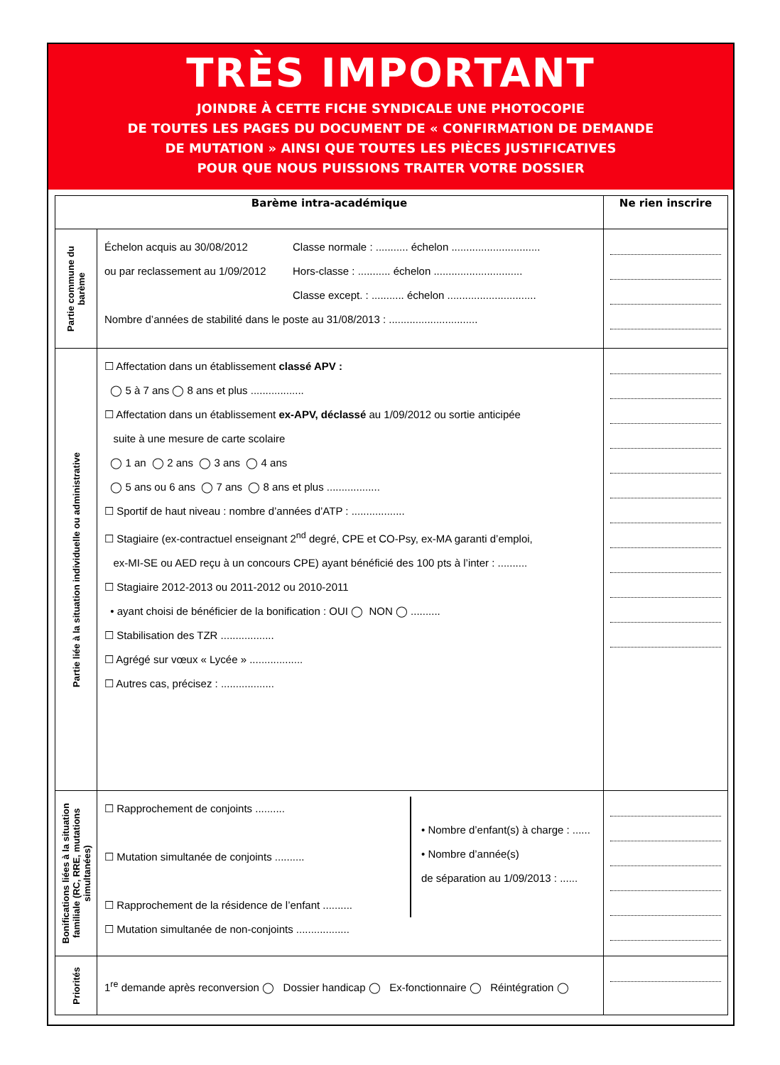TRÈS IMPORTANT
JOINDRE À CETTE FICHE SYNDICALE UNE PHOTOCOPIE
DE TOUTES LES PAGES DU DOCUMENT DE « CONFIRMATION DE DEMANDE
DE MUTATION » AINSI QUE TOUTES LES PIÈCES JUSTIFICATIVES
POUR QUE NOUS PUISSIONS TRAITER VOTRE DOSSIER
| Barème intra-académique | | Ne rien inscrire |
| --- | --- | --- |
| Partie commune du barème | Échelon acquis au 30/08/2012 ou par reclassement au 1/09/2012 Classe normale : ........... échelon .............................. Hors-classe : ........... échelon .............................. Classe except. : ........... échelon .............................. Nombre d’années de stabilité dans le poste au 31/08/2013 : .............................. | |
| Partie liée à la situation individuelle ou administrative | ☐ Affectation dans un établissement classé APV : ◯ 5 à 7 ans ◯ 8 ans et plus .................. ☐ Affectation dans un établissement ex-APV, déclassé au 1/09/2012 ou sortie anticipée suite à une mesure de carte scolaire ◯ 1 an ◯ 2 ans ◯ 3 ans ◯ 4 ans ◯ 5 ans ou 6 ans ◯ 7 ans ◯ 8 ans et plus .................. ☐ Sportif de haut niveau : nombre d’années d’ATP : .................. ☐ Stagiaire (ex-contractuel enseignant 2<sup>nd</sup> degré, CPE et CO-Psy, ex-MA garanti d’emploi, ex-MI-SE ou AED reçu à un concours CPE) ayant bénéficié des 100 pts à l’inter : .......... ☐ Stagiaire 2012-2013 ou 2011-2012 ou 2010-2011 • ayant choisi de bénéficier de la bonification : OUI ◯ NON ◯ .......... ☐ Stabilisation des TZR .................. ☐ Agrégé sur vœux « Lycée » .................. ☐ Autres cas, précisez : .................. | |
| Bonifications liées à la situation familiale (RC, RRE, mutations simultanées) | ☐ Rapprochement de conjoints .......... ☐ Mutation simultanée de conjoints .......... ☐ Rapprochement de la résidence de l’enfant .......... • Nombre d’enfant(s) à charge : ...... • Nombre d’année(s) de séparation au 1/09/2013 : ...... ☐ Mutation simultanée de non-conjoints .................. | |
| Priorités | 1<sup>re</sup> demande après reconversion ◯ Dossier handicap ◯ Ex-fonctionnaire ◯ Réintégration ◯ | |